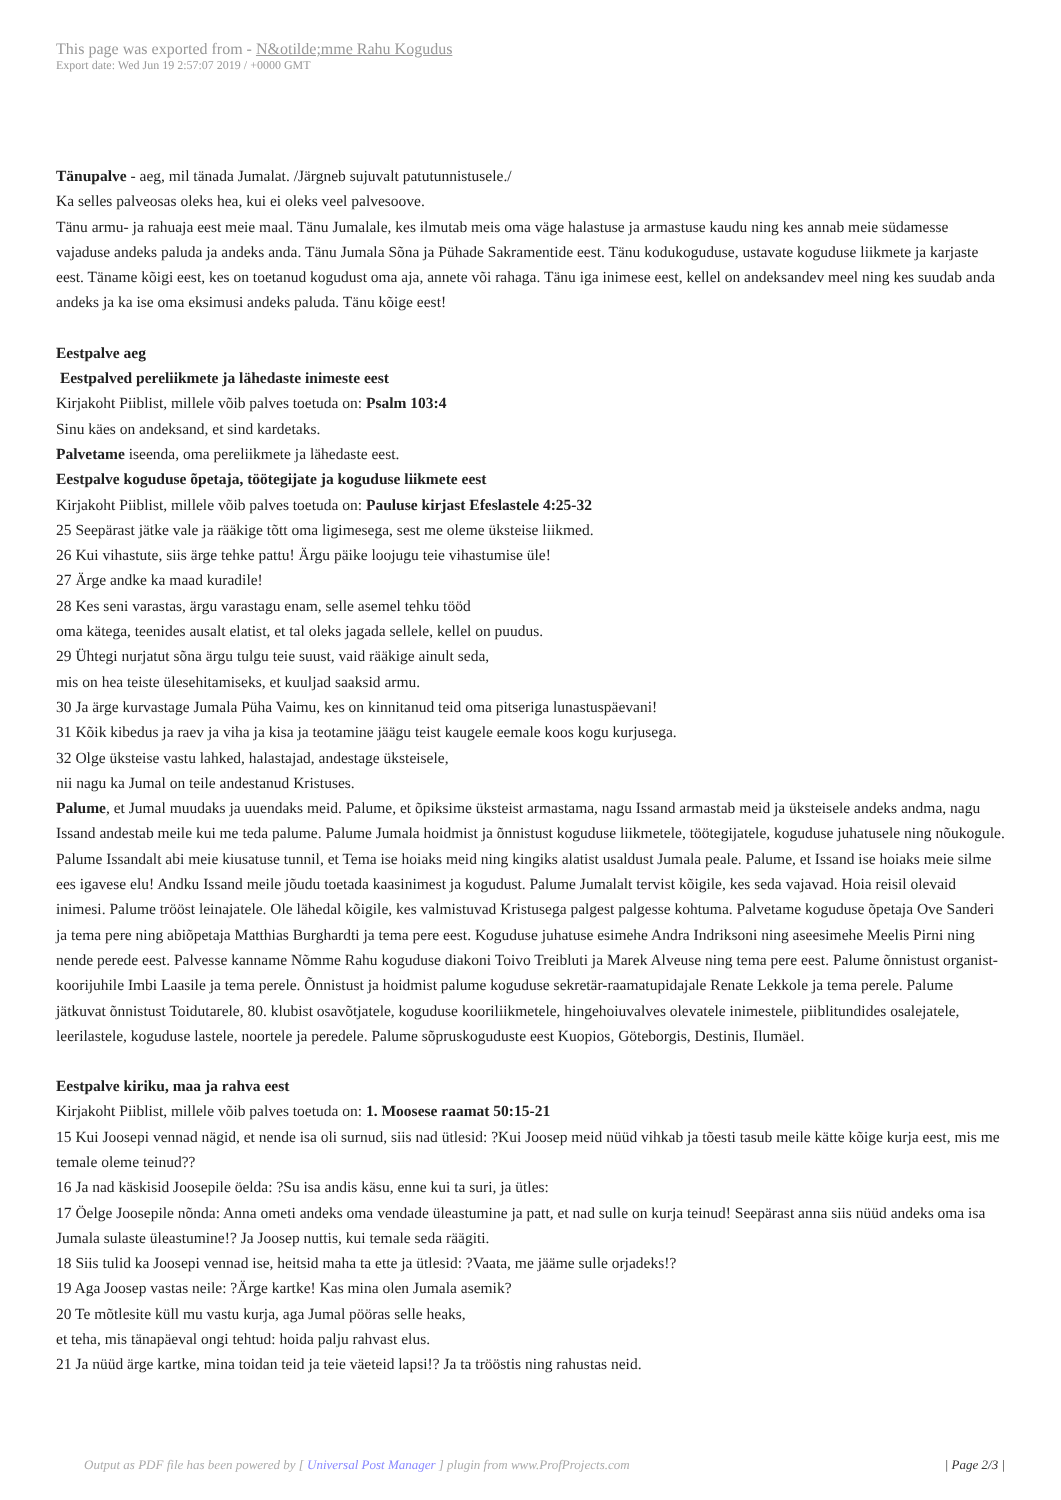This page was exported from - N&otilde;mme Rahu Kogudus
Export date: Wed Jun 19 2:57:07 2019 / +0000 GMT
Tänupalve - aeg, mil tänada Jumalat. /Järgneb sujuvalt patutunnistusele./
Ka selles palveosas oleks hea, kui ei oleks veel palvesoove.
Tänu armu- ja rahuaja eest meie maal. Tänu Jumalale, kes ilmutab meis oma väge halastuse ja armastuse kaudu ning kes annab meie südamesse vajaduse andeks paluda ja andeks anda. Tänu Jumala Sõna ja Pühade Sakramentide eest. Tänu kodukoguduse, ustavate koguduse liikmete ja karjaste eest. Täname kõigi eest, kes on toetanud kogudust oma aja, annete või rahaga. Tänu iga inimese eest, kellel on andeksandev meel ning kes suudab anda andeks ja ka ise oma eksimusi andeks paluda. Tänu kõige eest!
Eestpalve aeg
Eestpalved pereliikmete ja lähedaste inimeste eest
Kirjakoht Piiblist, millele võib palves toetuda on: Psalm 103:4
Sinu käes on andeksand, et sind kardetaks.
Palvetame iseenda, oma pereliikmete ja lähedaste eest.
Eestpalve koguduse õpetaja, töötegijate ja koguduse liikmete eest
Kirjakoht Piiblist, millele võib palves toetuda on: Pauluse kirjast Efeslastele 4:25-32
25 Seepärast jätke vale ja rääkige tõtt oma ligimesega, sest me oleme üksteise liikmed.
26 Kui vihastute, siis ärge tehke pattu! Ärgu päike loojugu teie vihastumise üle!
27 Ärge andke ka maad kuradile!
28 Kes seni varastas, ärgu varastagu enam, selle asemel tehku tööd
oma kätega, teenides ausalt elatist, et tal oleks jagada sellele, kellel on puudus.
29 Ühtegi nurjatut sõna ärgu tulgu teie suust, vaid rääkige ainult seda,
mis on hea teiste ülesehitamiseks, et kuuljad saaksid armu.
30 Ja ärge kurvastage Jumala Püha Vaimu, kes on kinnitanud teid oma pitseriga lunastuspäevani!
31 Kõik kibedus ja raev ja viha ja kisa ja teotamine jäägu teist kaugele eemale koos kogu kurjusega.
32 Olge üksteise vastu lahked, halastajad, andestage üksteisele,
nii nagu ka Jumal on teile andestanud Kristuses.
Palume, et Jumal muudaks ja uuendaks meid. Palume, et õpiksime üksteist armastama, nagu Issand armastab meid ja üksteisele andeks andma, nagu Issand andestab meile kui me teda palume. Palume Jumala hoidmist ja õnnistust koguduse liikmetele, töötegijatele, koguduse juhatusele ning nõukogule. Palume Issandalt abi meie kiusatuse tunnil, et Tema ise hoiaks meid ning kingiks alatist usaldust Jumala peale. Palume, et Issand ise hoiaks meie silme ees igavese elu! Andku Issand meile jõudu toetada kaasinimest ja kogudust. Palume Jumalalt tervist kõigile, kes seda vajavad. Hoia reisil olevaid inimesi. Palume trööst leinajatele. Ole lähedal kõigile, kes valmistuvad Kristusega palgest palgesse kohtuma. Palvetame koguduse õpetaja Ove Sanderi ja tema pere ning abiõpetaja Matthias Burghardti ja tema pere eest. Koguduse juhatuse esimehe Andra Indriksoni ning aseesimehe Meelis Pirni ning nende perede eest. Palvesse kanname Nõmme Rahu koguduse diakoni Toivo Treibluti ja Marek Alveuse ning tema pere eest. Palume õnnistust organist-koorijuhile Imbi Laasile ja tema perele. Õnnistust ja hoidmist palume koguduse sekretär-raamatupidajale Renate Lekkole ja tema perele. Palume jätkuvat õnnistust Toidutarele, 80. klubist osavõtjatele, koguduse kooriliikmetele, hingehoiuvalves olevatele inimestele, piiblitundides osalejatele, leerilastele, koguduse lastele, noortele ja peredele. Palume sõpruskoguduste eest Kuopios, Göteborgis, Destinis, Ilumäel.
Eestpalve kiriku, maa ja rahva eest
Kirjakoht Piiblist, millele võib palves toetuda on: 1. Moosese raamat 50:15-21
15 Kui Joosepi vennad nägid, et nende isa oli surnud, siis nad ütlesid: ?Kui Joosep meid nüüd vihkab ja tõesti tasub meile kätte kõige kurja eest, mis me temale oleme teinud??
16 Ja nad käskisid Joosepile öelda: ?Su isa andis käsu, enne kui ta suri, ja ütles:
17 Öelge Joosepile nõnda: Anna ometi andeks oma vendade üleastumine ja patt, et nad sulle on kurja teinud! Seepärast anna siis nüüd andeks oma isa Jumala sulaste üleastumine!? Ja Joosep nuttis, kui temale seda räägiti.
18 Siis tulid ka Joosepi vennad ise, heitsid maha ta ette ja ütlesid: ?Vaata, me jääme sulle orjadeks!?
19 Aga Joosep vastas neile: ?Ärge kartke! Kas mina olen Jumala asemik?
20 Te mõtlesite küll mu vastu kurja, aga Jumal pööras selle heaks,
et teha, mis tänapäeval ongi tehtud: hoida palju rahvast elus.
21 Ja nüüd ärge kartke, mina toidan teid ja teie väeteid lapsi!? Ja ta trööstis ning rahustas neid.
Output as PDF file has been powered by [ Universal Post Manager ] plugin from www.ProfProjects.com | Page 2/3 |